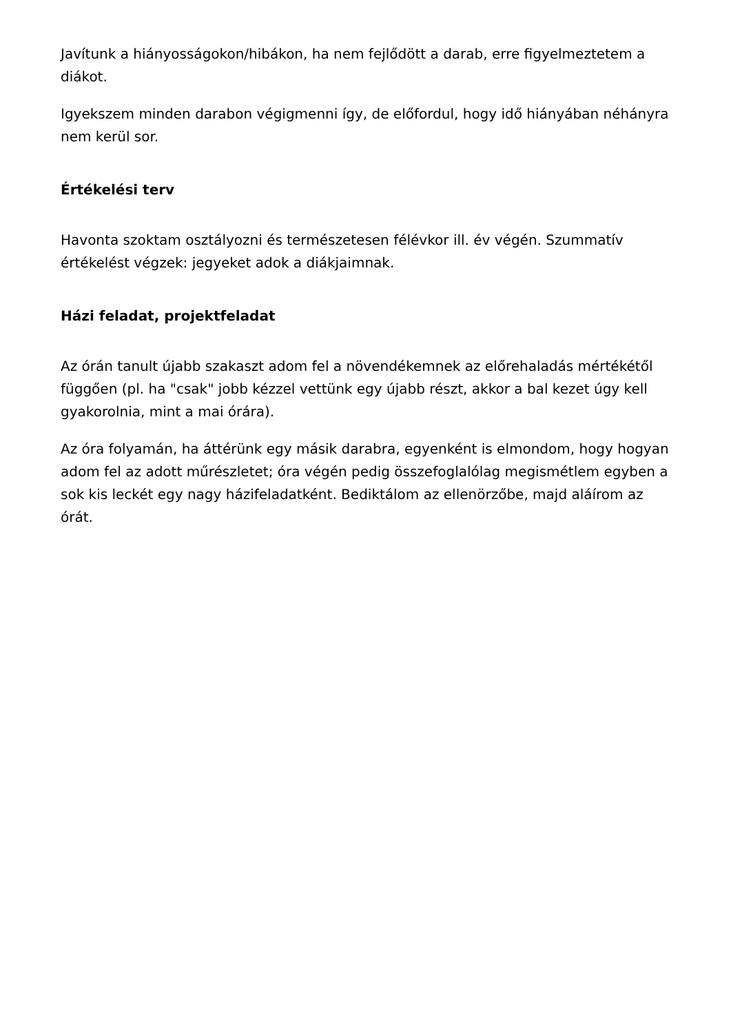Javítunk a hiányosságokon/hibákon, ha nem fejlődött a darab, erre figyelmeztetem a diákot.
Igyekszem minden darabon végigmenni így, de előfordul, hogy idő hiányában néhányra nem kerül sor.
Értékelési terv
Havonta szoktam osztályozni és természetesen félévkor ill. év végén. Szummatív értékelést végzek: jegyeket adok a diákjaimnak.
Házi feladat, projektfeladat
Az órán tanult újabb szakaszt adom fel a növendékemnek az előrehaladás mértékétől függően (pl. ha "csak" jobb kézzel vettünk egy újabb részt, akkor a bal kezet úgy kell gyakorolnia, mint a mai órára).
Az óra folyamán, ha áttérünk egy másik darabra, egyenként is elmondom, hogy hogyan adom fel az adott műrészletet; óra végén pedig összefoglalólag megismétlem egyben a sok kis leckét egy nagy házifeladatként. Bediktálom az ellenörzőbe, majd aláírom az órát.